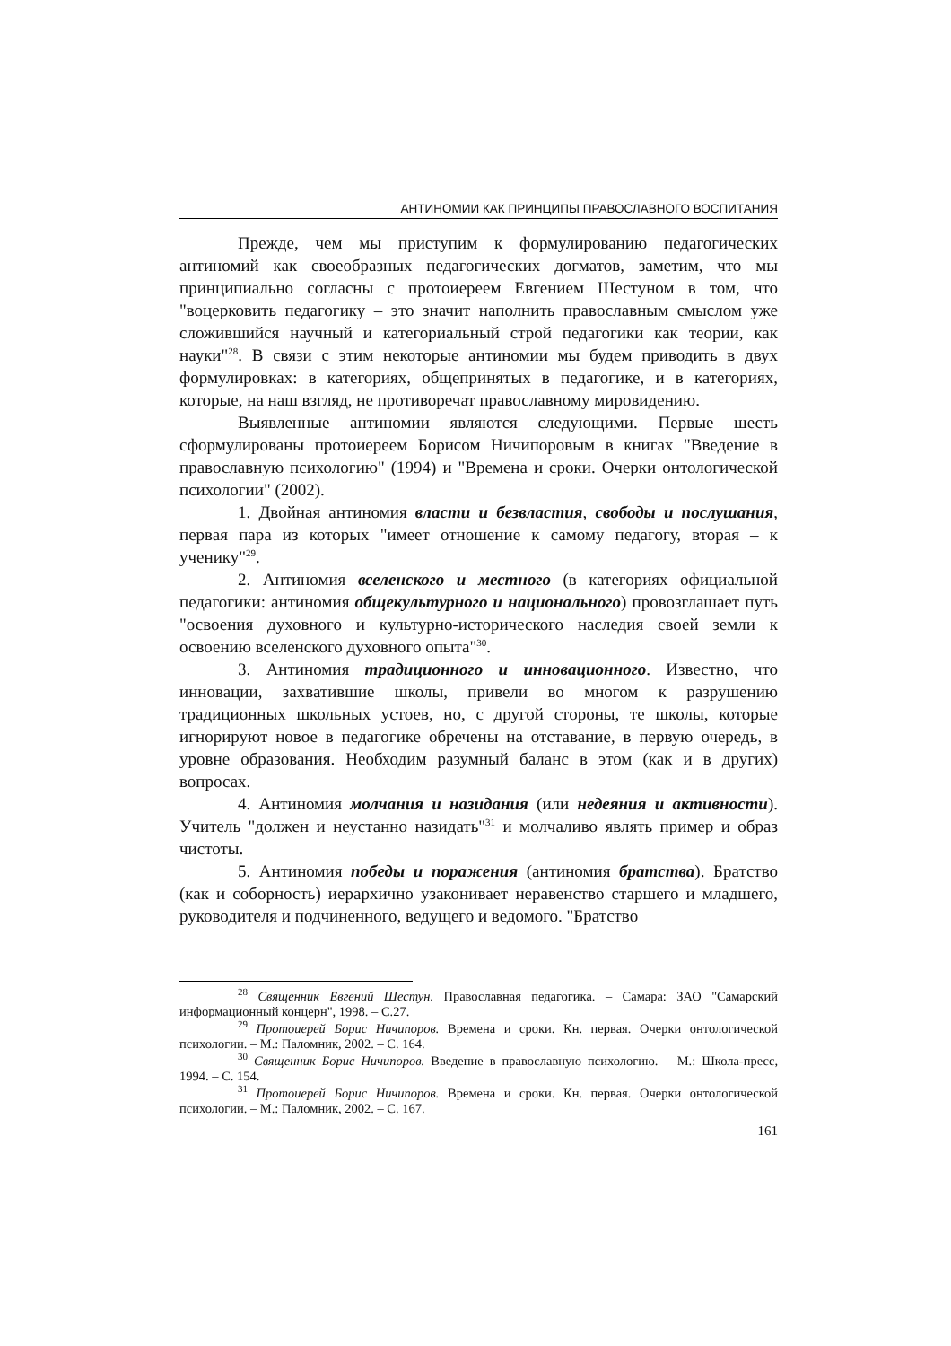АНТИНОМИИ КАК ПРИНЦИПЫ ПРАВОСЛАВНОГО ВОСПИТАНИЯ
Прежде, чем мы приступим к формулированию педагогических антиномий как своеобразных педагогических догматов, заметим, что мы принципиально согласны с протоиереем Евгением Шестуном в том, что "воцерковить педагогику – это значит наполнить православным смыслом уже сложившийся научный и категориальный строй педагогики как теории, как науки"<sup>28</sup>. В связи с этим некоторые антиномии мы будем приводить в двух формулировках: в категориях, общепринятых в педагогике, и в категориях, которые, на наш взгляд, не противоречат православному мировидению.
Выявленные антиномии являются следующими. Первые шесть сформулированы протоиереем Борисом Ничипоровым в книгах "Введение в православную психологию" (1994) и "Времена и сроки. Очерки онтологической психологии" (2002).
1. Двойная антиномия власти и безвластия, свободы и послушания, первая пара из которых "имеет отношение к самому педагогу, вторая – к ученику"<sup>29</sup>.
2. Антиномия вселенского и местного (в категориях официальной педагогики: антиномия общекультурного и национального) провозглашает путь "освоения духовного и культурно-исторического наследия своей земли к освоению вселенского духовного опыта"<sup>30</sup>.
3. Антиномия традиционного и инновационного. Известно, что инновации, захватившие школы, привели во многом к разрушению традиционных школьных устоев, но, с другой стороны, те школы, которые игнорируют новое в педагогике обречены на отставание, в первую очередь, в уровне образования. Необходим разумный баланс в этом (как и в других) вопросах.
4. Антиномия молчания и назидания (или недеяния и активности). Учитель "должен и неустанно назидать"<sup>31</sup> и молчаливо являть пример и образ чистоты.
5. Антиномия победы и поражения (антиномия братства). Братство (как и соборность) иерархично узаконивает неравенство старшего и младшего, руководителя и подчиненного, ведущего и ведомого. "Братство
<sup>28</sup> Священник Евгений Шестун. Православная педагогика. – Самара: ЗАО "Самарский информационный концерн", 1998. – С.27.
<sup>29</sup> Протоиерей Борис Ничипоров. Времена и сроки. Кн. первая. Очерки онтологической психологии. – М.: Паломник, 2002. – С. 164.
<sup>30</sup> Священник Борис Ничипоров. Введение в православную психологию. – М.: Школа-пресс, 1994. – С. 154.
<sup>31</sup> Протоиерей Борис Ничипоров. Времена и сроки. Кн. первая. Очерки онтологической психологии. – М.: Паломник, 2002. – С. 167.
161